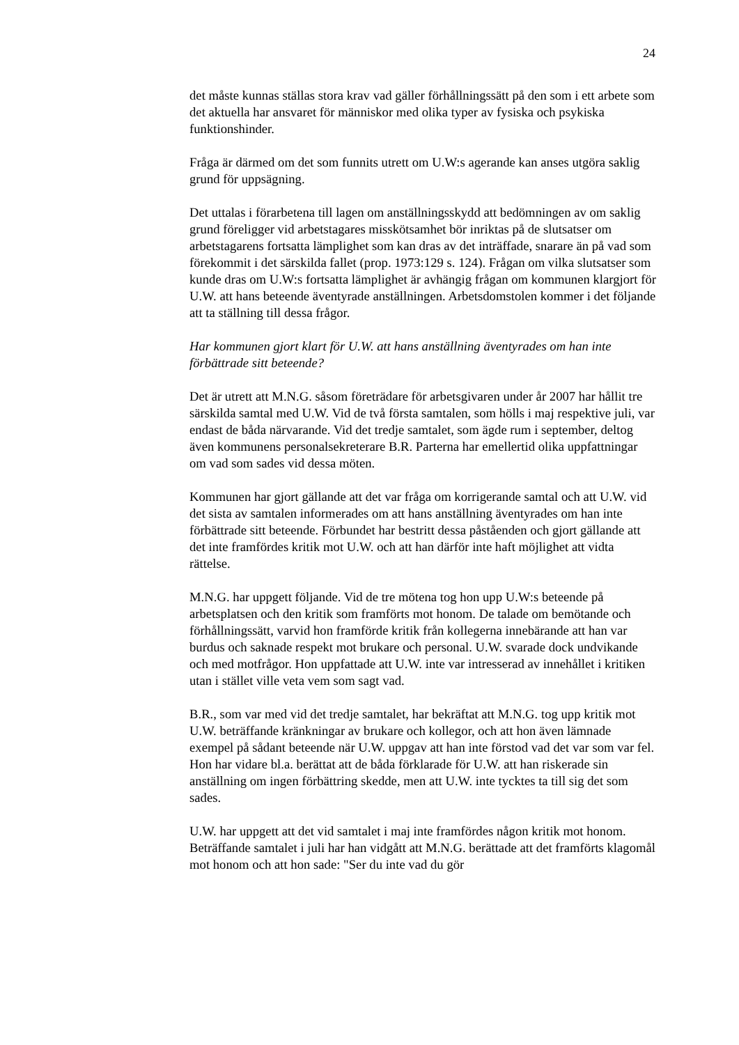24
det måste kunnas ställas stora krav vad gäller förhållningssätt på den som i ett arbete som det aktuella har ansvaret för människor med olika typer av fysiska och psykiska funktionshinder.
Fråga är därmed om det som funnits utrett om U.W:s agerande kan anses utgöra saklig grund för uppsägning.
Det uttalas i förarbetena till lagen om anställningsskydd att bedömningen av om saklig grund föreligger vid arbetstagares misskötsamhet bör inriktas på de slutsatser om arbetstagarens fortsatta lämplighet som kan dras av det inträffade, snarare än på vad som förekommit i det särskilda fallet (prop. 1973:129 s. 124). Frågan om vilka slutsatser som kunde dras om U.W:s fortsatta lämplighet är avhängig frågan om kommunen klargjort för U.W. att hans beteende äventyrade anställningen. Arbetsdomstolen kommer i det följande att ta ställning till dessa frågor.
Har kommunen gjort klart för U.W. att hans anställning äventyrades om han inte förbättrade sitt beteende?
Det är utrett att M.N.G. såsom företrädare för arbetsgivaren under år 2007 har hållit tre särskilda samtal med U.W. Vid de två första samtalen, som hölls i maj respektive juli, var endast de båda närvarande. Vid det tredje samtalet, som ägde rum i september, deltog även kommunens personalsekreterare B.R. Parterna har emellertid olika uppfattningar om vad som sades vid dessa möten.
Kommunen har gjort gällande att det var fråga om korrigerande samtal och att U.W. vid det sista av samtalen informerades om att hans anställning äventyrades om han inte förbättrade sitt beteende. Förbundet har bestritt dessa påståenden och gjort gällande att det inte framfördes kritik mot U.W. och att han därför inte haft möjlighet att vidta rättelse.
M.N.G. har uppgett följande. Vid de tre mötena tog hon upp U.W:s beteende på arbetsplatsen och den kritik som framförts mot honom. De talade om bemötande och förhållningssätt, varvid hon framförde kritik från kollegerna innebärande att han var burdus och saknade respekt mot brukare och personal. U.W. svarade dock undvikande och med motfrågor. Hon uppfattade att U.W. inte var intresserad av innehållet i kritiken utan i stället ville veta vem som sagt vad.
B.R., som var med vid det tredje samtalet, har bekräftat att M.N.G. tog upp kritik mot U.W. beträffande kränkningar av brukare och kollegor, och att hon även lämnade exempel på sådant beteende när U.W. uppgav att han inte förstod vad det var som var fel. Hon har vidare bl.a. berättat att de båda förklarade för U.W. att han riskerade sin anställning om ingen förbättring skedde, men att U.W. inte tycktes ta till sig det som sades.
U.W. har uppgett att det vid samtalet i maj inte framfördes någon kritik mot honom. Beträffande samtalet i juli har han vidgått att M.N.G. berättade att det framförts klagomål mot honom och att hon sade: "Ser du inte vad du gör